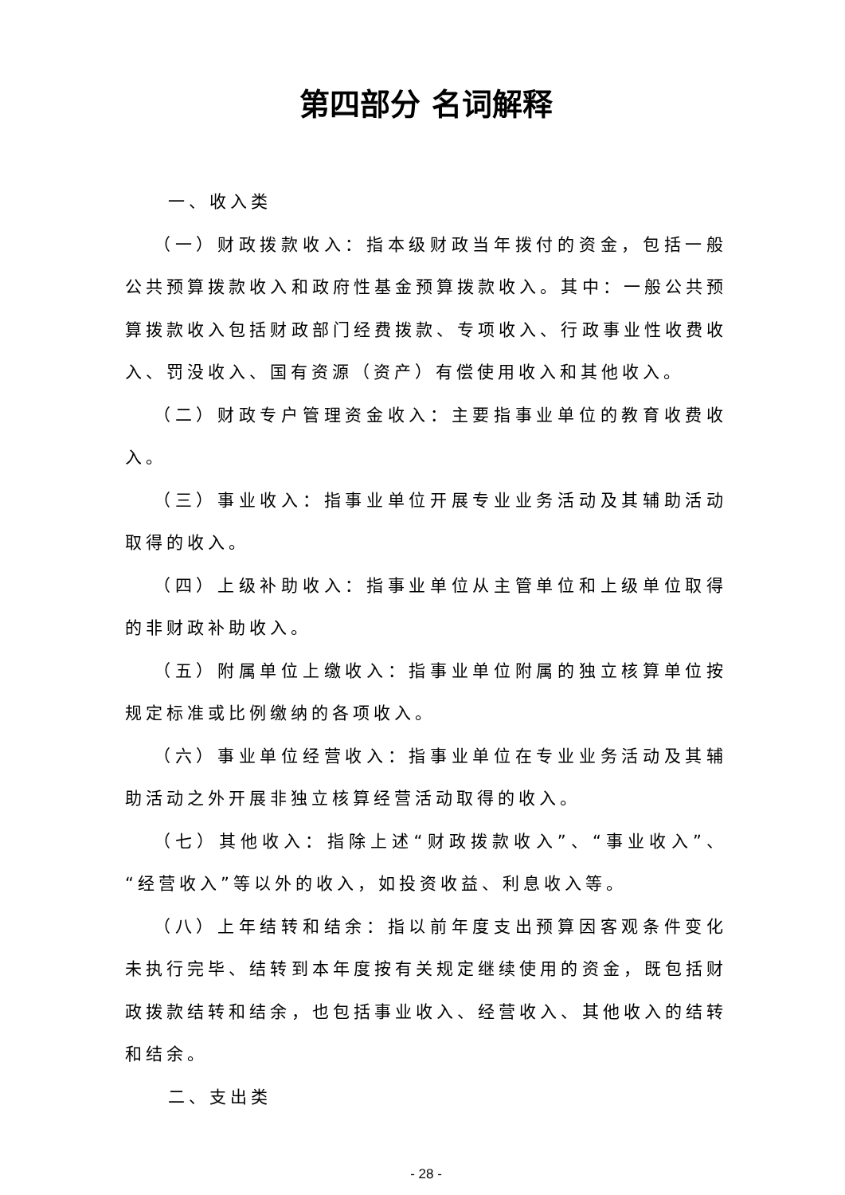第四部分 名词解释
一、收入类
（一）财政拨款收入：指本级财政当年拨付的资金，包括一般公共预算拨款收入和政府性基金预算拨款收入。其中：一般公共预算拨款收入包括财政部门经费拨款、专项收入、行政事业性收费收入、罚没收入、国有资源（资产）有偿使用收入和其他收入。
（二）财政专户管理资金收入：主要指事业单位的教育收费收入。
（三）事业收入：指事业单位开展专业业务活动及其辅助活动取得的收入。
（四）上级补助收入：指事业单位从主管单位和上级单位取得的非财政补助收入。
（五）附属单位上缴收入：指事业单位附属的独立核算单位按规定标准或比例缴纳的各项收入。
（六）事业单位经营收入：指事业单位在专业业务活动及其辅助活动之外开展非独立核算经营活动取得的收入。
（七）其他收入：指除上述“财政拨款收入”、“事业收入”、“经营收入”等以外的收入，如投资收益、利息收入等。
（八）上年结转和结余：指以前年度支出预算因客观条件变化未执行完毕、结转到本年度按有关规定继续使用的资金，既包括财政拨款结转和结余，也包括事业收入、经营收入、其他收入的结转和结余。
二、支出类
- 28 -